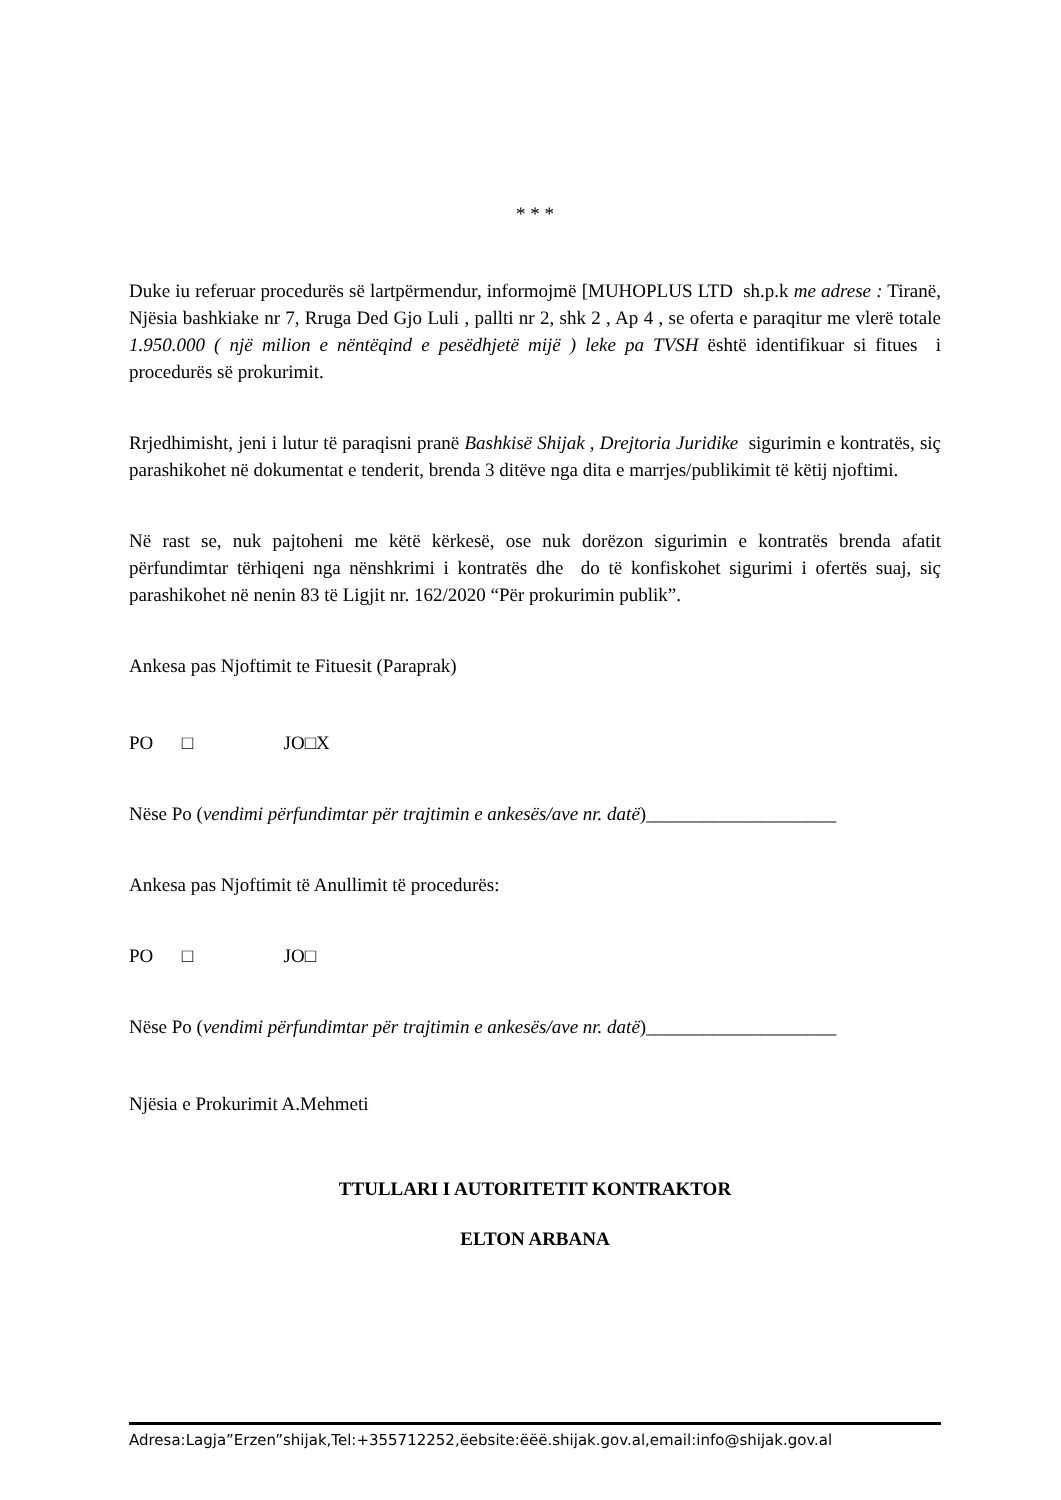* * *
Duke iu referuar procedurës së lartpërmendur, informojmë [MUHOPLUS LTD sh.p.k me adrese : Tiranë, Njësia bashkiake nr 7, Rruga Ded Gjo Luli , pallti nr 2, shk 2 , Ap 4 , se oferta e paraqitur me vlerë totale 1.950.000 ( një milion e nëntëqind e pesëdhjetë mijë ) leke pa TVSH është identifikuar si fitues i procedurës së prokurimit.
Rrjedhimisht, jeni i lutur të paraqisni pranë Bashkisë Shijak , Drejtoria Juridike sigurimin e kontratës, siç parashikohet në dokumentat e tenderit, brenda 3 ditëve nga dita e marrjes/publikimit të këtij njoftimi.
Në rast se, nuk pajtoheni me këtë kërkesë, ose nuk dorëzon sigurimin e kontratës brenda afatit përfundimtar tërhiqeni nga nënshkrimi i kontratës dhe do të konfiskohet sigurimi i ofertës suaj, siç parashikohet në nenin 83 të Ligjit nr. 162/2020 “Për prokurimin publik”.
Ankesa pas Njoftimit te Fituesit (Paraprak)
PO □ JO□X
Nëse Po (vendimi përfundimtar për trajtimin e ankesës/ave nr. datë)____________________
Ankesa pas Njoftimit të Anullimit të procedurës:
PO □ JO□
Nëse Po (vendimi përfundimtar për trajtimin e ankesës/ave nr. datë)____________________
Njësia e Prokurimit A.Mehmeti
TTULLARI I AUTORITETIT KONTRAKTOR
ELTON ARBANA
Adresa:Lagja”Erzen”shijak,Tel:+355712252,ëebsite:ëëë.shijak.gov.al,email:info@shijak.gov.al